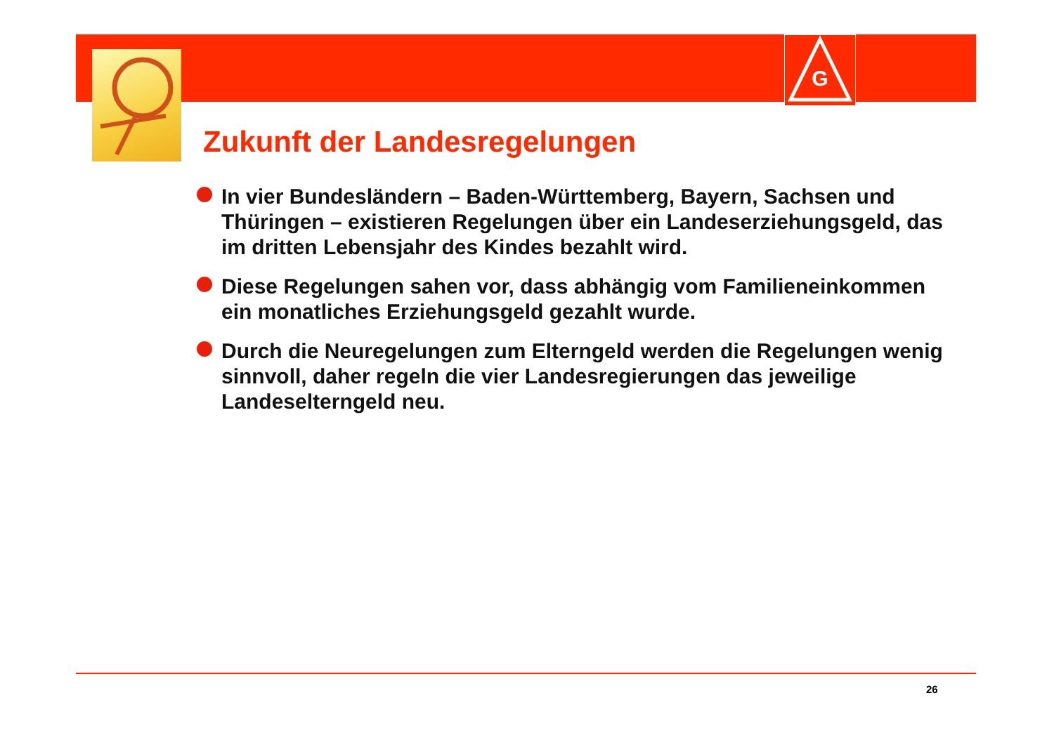G
Zukunft der Landesregelungen
In vier Bundesländern – Baden-Württemberg, Bayern, Sachsen und Thüringen – existieren Regelungen über ein Landeserziehungsgeld, das im dritten Lebensjahr des Kindes bezahlt wird.
Diese Regelungen sahen vor, dass abhängig vom Familieneinkommen ein monatliches Erziehungsgeld gezahlt wurde.
Durch die Neuregelungen zum Elterngeld werden die Regelungen wenig sinnvoll, daher regeln die vier Landesregierungen das jeweilige Landeselterngeld neu.
26